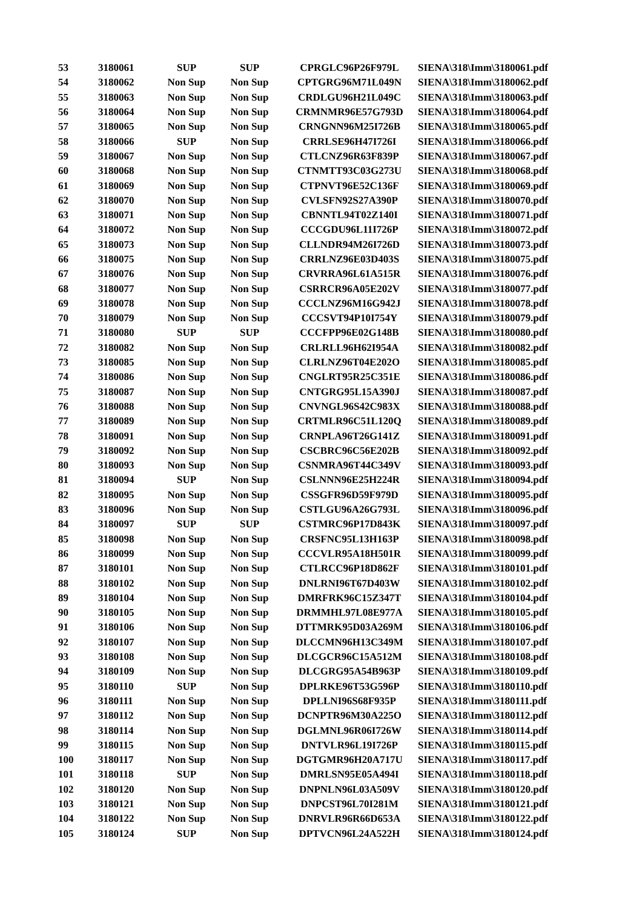| 53 | 3180061 | SUP | SUP | CPRGLC96P26F979L | SIENA\318\Imm\3180061.pdf |
| 54 | 3180062 | Non Sup | Non Sup | CPTGRG96M71L049N | SIENA\318\Imm\3180062.pdf |
| 55 | 3180063 | Non Sup | Non Sup | CRDLGU96H21L049C | SIENA\318\Imm\3180063.pdf |
| 56 | 3180064 | Non Sup | Non Sup | CRMNMR96E57G793D | SIENA\318\Imm\3180064.pdf |
| 57 | 3180065 | Non Sup | Non Sup | CRNGNN96M25I726B | SIENA\318\Imm\3180065.pdf |
| 58 | 3180066 | SUP | Non Sup | CRRLSE96H47I726I | SIENA\318\Imm\3180066.pdf |
| 59 | 3180067 | Non Sup | Non Sup | CTLCNZ96R63F839P | SIENA\318\Imm\3180067.pdf |
| 60 | 3180068 | Non Sup | Non Sup | CTNMTT93C03G273U | SIENA\318\Imm\3180068.pdf |
| 61 | 3180069 | Non Sup | Non Sup | CTPNVT96E52C136F | SIENA\318\Imm\3180069.pdf |
| 62 | 3180070 | Non Sup | Non Sup | CVLSFN92S27A390P | SIENA\318\Imm\3180070.pdf |
| 63 | 3180071 | Non Sup | Non Sup | CBNNTL94T02Z140I | SIENA\318\Imm\3180071.pdf |
| 64 | 3180072 | Non Sup | Non Sup | CCCGDU96L11I726P | SIENA\318\Imm\3180072.pdf |
| 65 | 3180073 | Non Sup | Non Sup | CLLNDR94M26I726D | SIENA\318\Imm\3180073.pdf |
| 66 | 3180075 | Non Sup | Non Sup | CRRLNZ96E03D403S | SIENA\318\Imm\3180075.pdf |
| 67 | 3180076 | Non Sup | Non Sup | CRVRRA96L61A515R | SIENA\318\Imm\3180076.pdf |
| 68 | 3180077 | Non Sup | Non Sup | CSRRCR96A05E202V | SIENA\318\Imm\3180077.pdf |
| 69 | 3180078 | Non Sup | Non Sup | CCCLNZ96M16G942J | SIENA\318\Imm\3180078.pdf |
| 70 | 3180079 | Non Sup | Non Sup | CCCSVT94P10I754Y | SIENA\318\Imm\3180079.pdf |
| 71 | 3180080 | SUP | SUP | CCCFPP96E02G148B | SIENA\318\Imm\3180080.pdf |
| 72 | 3180082 | Non Sup | Non Sup | CRLRLL96H62I954A | SIENA\318\Imm\3180082.pdf |
| 73 | 3180085 | Non Sup | Non Sup | CLRLNZ96T04E202O | SIENA\318\Imm\3180085.pdf |
| 74 | 3180086 | Non Sup | Non Sup | CNGLRT95R25C351E | SIENA\318\Imm\3180086.pdf |
| 75 | 3180087 | Non Sup | Non Sup | CNTGRG95L15A390J | SIENA\318\Imm\3180087.pdf |
| 76 | 3180088 | Non Sup | Non Sup | CNVNGL96S42C983X | SIENA\318\Imm\3180088.pdf |
| 77 | 3180089 | Non Sup | Non Sup | CRTMLR96C51L120Q | SIENA\318\Imm\3180089.pdf |
| 78 | 3180091 | Non Sup | Non Sup | CRNPLA96T26G141Z | SIENA\318\Imm\3180091.pdf |
| 79 | 3180092 | Non Sup | Non Sup | CSCBRC96C56E202B | SIENA\318\Imm\3180092.pdf |
| 80 | 3180093 | Non Sup | Non Sup | CSNMRA96T44C349V | SIENA\318\Imm\3180093.pdf |
| 81 | 3180094 | SUP | Non Sup | CSLNNN96E25H224R | SIENA\318\Imm\3180094.pdf |
| 82 | 3180095 | Non Sup | Non Sup | CSSGFR96D59F979D | SIENA\318\Imm\3180095.pdf |
| 83 | 3180096 | Non Sup | Non Sup | CSTLGU96A26G793L | SIENA\318\Imm\3180096.pdf |
| 84 | 3180097 | SUP | SUP | CSTMRC96P17D843K | SIENA\318\Imm\3180097.pdf |
| 85 | 3180098 | Non Sup | Non Sup | CRSFNC95L13H163P | SIENA\318\Imm\3180098.pdf |
| 86 | 3180099 | Non Sup | Non Sup | CCCVLR95A18H501R | SIENA\318\Imm\3180099.pdf |
| 87 | 3180101 | Non Sup | Non Sup | CTLRCC96P18D862F | SIENA\318\Imm\3180101.pdf |
| 88 | 3180102 | Non Sup | Non Sup | DNLRNI96T67D403W | SIENA\318\Imm\3180102.pdf |
| 89 | 3180104 | Non Sup | Non Sup | DMRFRK96C15Z347T | SIENA\318\Imm\3180104.pdf |
| 90 | 3180105 | Non Sup | Non Sup | DRMMHL97L08E977A | SIENA\318\Imm\3180105.pdf |
| 91 | 3180106 | Non Sup | Non Sup | DTTMRK95D03A269M | SIENA\318\Imm\3180106.pdf |
| 92 | 3180107 | Non Sup | Non Sup | DLCCMN96H13C349M | SIENA\318\Imm\3180107.pdf |
| 93 | 3180108 | Non Sup | Non Sup | DLCGCR96C15A512M | SIENA\318\Imm\3180108.pdf |
| 94 | 3180109 | Non Sup | Non Sup | DLCGRG95A54B963P | SIENA\318\Imm\3180109.pdf |
| 95 | 3180110 | SUP | Non Sup | DPLRKE96T53G596P | SIENA\318\Imm\3180110.pdf |
| 96 | 3180111 | Non Sup | Non Sup | DPLLNI96S68F935P | SIENA\318\Imm\3180111.pdf |
| 97 | 3180112 | Non Sup | Non Sup | DCNPTR96M30A225O | SIENA\318\Imm\3180112.pdf |
| 98 | 3180114 | Non Sup | Non Sup | DGLMNL96R06I726W | SIENA\318\Imm\3180114.pdf |
| 99 | 3180115 | Non Sup | Non Sup | DNTVLR96L19I726P | SIENA\318\Imm\3180115.pdf |
| 100 | 3180117 | Non Sup | Non Sup | DGTGMR96H20A717U | SIENA\318\Imm\3180117.pdf |
| 101 | 3180118 | SUP | Non Sup | DMRLSN95E05A494I | SIENA\318\Imm\3180118.pdf |
| 102 | 3180120 | Non Sup | Non Sup | DNPNLN96L03A509V | SIENA\318\Imm\3180120.pdf |
| 103 | 3180121 | Non Sup | Non Sup | DNPCST96L70I281M | SIENA\318\Imm\3180121.pdf |
| 104 | 3180122 | Non Sup | Non Sup | DNRVLR96R66D653A | SIENA\318\Imm\3180122.pdf |
| 105 | 3180124 | SUP | Non Sup | DPTVCN96L24A522H | SIENA\318\Imm\3180124.pdf |